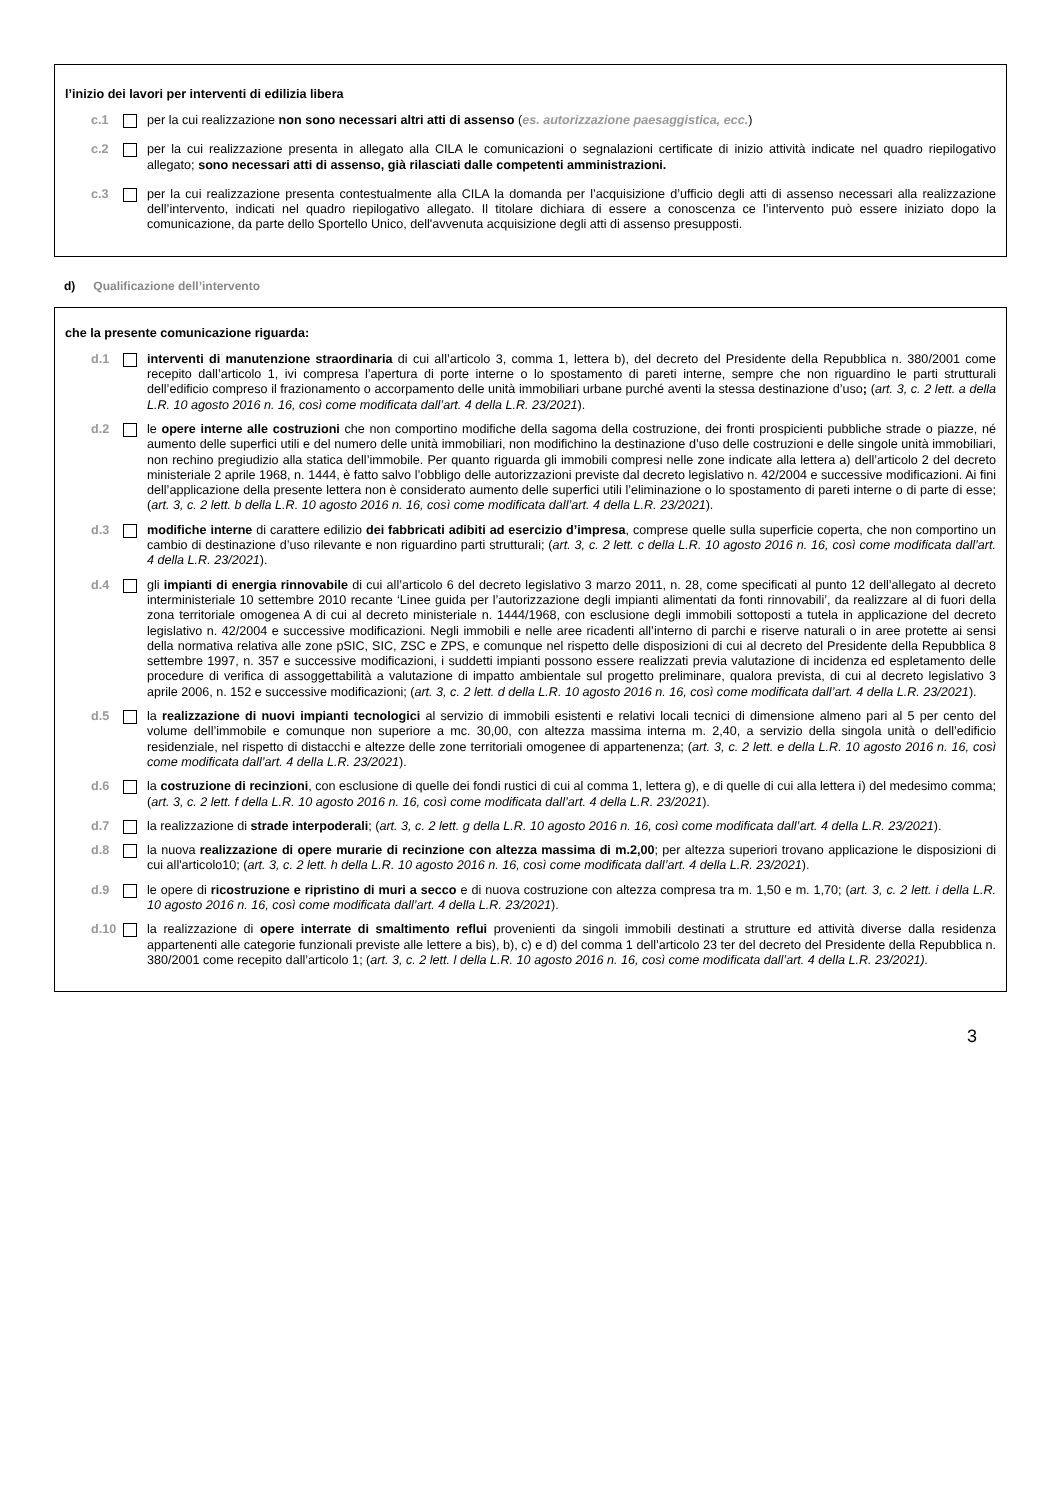l’inizio dei lavori per interventi di edilizia libera
c.1 per la cui realizzazione non sono necessari altri atti di assenso (es. autorizzazione paesaggistica, ecc.)
c.2 per la cui realizzazione presenta in allegato alla CILA le comunicazioni o segnalazioni certificate di inizio attività indicate nel quadro riepilogativo allegato; sono necessari atti di assenso, già rilasciati dalle competenti amministrazioni.
c.3 per la cui realizzazione presenta contestualmente alla CILA la domanda per l’acquisizione d’ufficio degli atti di assenso necessari alla realizzazione dell’intervento, indicati nel quadro riepilogativo allegato. Il titolare dichiara di essere a conoscenza ce l’intervento può essere iniziato dopo la comunicazione, da parte dello Sportello Unico, dell'avvenuta acquisizione degli atti di assenso presupposti.
d) Qualificazione dell’intervento
che la presente comunicazione riguarda:
d.1 interventi di manutenzione straordinaria di cui all’articolo 3, comma 1, lettera b), del decreto del Presidente della Repubblica n. 380/2001 come recepito dall’articolo 1, ivi compresa l’apertura di porte interne o lo spostamento di pareti interne, sempre che non riguardino le parti strutturali dell’edificio compreso il frazionamento o accorpamento delle unità immobiliari urbane purché aventi la stessa destinazione d’uso; (art. 3, c. 2 lett. a della L.R. 10 agosto 2016 n. 16, così come modificata dall’art. 4 della L.R. 23/2021).
d.2 le opere interne alle costruzioni che non comportino modifiche della sagoma della costruzione, dei fronti prospicienti pubbliche strade o piazze, né aumento delle superfici utili e del numero delle unità immobiliari, non modifichino la destinazione d’uso delle costruzioni e delle singole unità immobiliari, non rechino pregiudizio alla statica dell’immobile. Per quanto riguarda gli immobili compresi nelle zone indicate alla lettera a) dell’articolo 2 del decreto ministeriale 2 aprile 1968, n. 1444, è fatto salvo l’obbligo delle autorizzazioni previste dal decreto legislativo n. 42/2004 e successive modificazioni. Ai fini dell’applicazione della presente lettera non è considerato aumento delle superfici utili l’eliminazione o lo spostamento di pareti interne o di parte di esse; (art. 3, c. 2 lett. b della L.R. 10 agosto 2016 n. 16, così come modificata dall’art. 4 della L.R. 23/2021).
d.3 modifiche interne di carattere edilizio dei fabbricati adibiti ad esercizio d’impresa, comprese quelle sulla superficie coperta, che non comportino un cambio di destinazione d’uso rilevante e non riguardino parti strutturali; (art. 3, c. 2 lett. c della L.R. 10 agosto 2016 n. 16, così come modificata dall’art. 4 della L.R. 23/2021).
d.4 gli impianti di energia rinnovabile di cui all’articolo 6 del decreto legislativo 3 marzo 2011, n. 28, come specificati al punto 12 dell’allegato al decreto interministeriale 10 settembre 2010 recante ‘Linee guida per l’autorizzazione degli impianti alimentati da fonti rinnovabili’, da realizzare al di fuori della zona territoriale omogenea A di cui al decreto ministeriale n. 1444/1968, con esclusione degli immobili sottoposti a tutela in applicazione del decreto legislativo n. 42/2004 e successive modificazioni. Negli immobili e nelle aree ricadenti all’interno di parchi e riserve naturali o in aree protette ai sensi della normativa relativa alle zone pSIC, SIC, ZSC e ZPS, e comunque nel rispetto delle disposizioni di cui al decreto del Presidente della Repubblica 8 settembre 1997, n. 357 e successive modificazioni, i suddetti impianti possono essere realizzati previa valutazione di incidenza ed espletamento delle procedure di verifica di assoggettabilità a valutazione di impatto ambientale sul progetto preliminare, qualora prevista, di cui al decreto legislativo 3 aprile 2006, n. 152 e successive modificazioni; (art. 3, c. 2 lett. d della L.R. 10 agosto 2016 n. 16, così come modificata dall’art. 4 della L.R. 23/2021).
d.5 la realizzazione di nuovi impianti tecnologici al servizio di immobili esistenti e relativi locali tecnici di dimensione almeno pari al 5 per cento del volume dell’immobile e comunque non superiore a mc. 30,00, con altezza massima interna m. 2,40, a servizio della singola unità o dell’edificio residenziale, nel rispetto di distacchi e altezze delle zone territoriali omogenee di appartenenza; (art. 3, c. 2 lett. e della L.R. 10 agosto 2016 n. 16, così come modificata dall’art. 4 della L.R. 23/2021).
d.6 la costruzione di recinzioni, con esclusione di quelle dei fondi rustici di cui al comma 1, lettera g), e di quelle di cui alla lettera i) del medesimo comma; (art. 3, c. 2 lett. f della L.R. 10 agosto 2016 n. 16, così come modificata dall’art. 4 della L.R. 23/2021).
d.7 la realizzazione di strade interpoderali; (art. 3, c. 2 lett. g della L.R. 10 agosto 2016 n. 16, così come modificata dall’art. 4 della L.R. 23/2021).
d.8 la nuova realizzazione di opere murarie di recinzione con altezza massima di m.2,00; per altezza superiori trovano applicazione le disposizioni di cui all'articolo10; (art. 3, c. 2 lett. h della L.R. 10 agosto 2016 n. 16, così come modificata dall’art. 4 della L.R. 23/2021).
d.9 le opere di ricostruzione e ripristino di muri a secco e di nuova costruzione con altezza compresa tra m. 1,50 e m. 1,70; (art. 3, c. 2 lett. i della L.R. 10 agosto 2016 n. 16, così come modificata dall’art. 4 della L.R. 23/2021).
d.10
la realizzazione di opere interrate di smaltimento reflui provenienti da singoli immobili destinati a strutture ed attività diverse dalla residenza appartenenti alle categorie funzionali previste alle lettere a bis), b), c) e d) del comma 1 dell’articolo 23 ter del decreto del Presidente della Repubblica n. 380/2001 come recepito dall’articolo 1; (art. 3, c. 2 lett. l della L.R. 10 agosto 2016 n. 16, così come modificata dall’art. 4 della L.R. 23/2021).
3